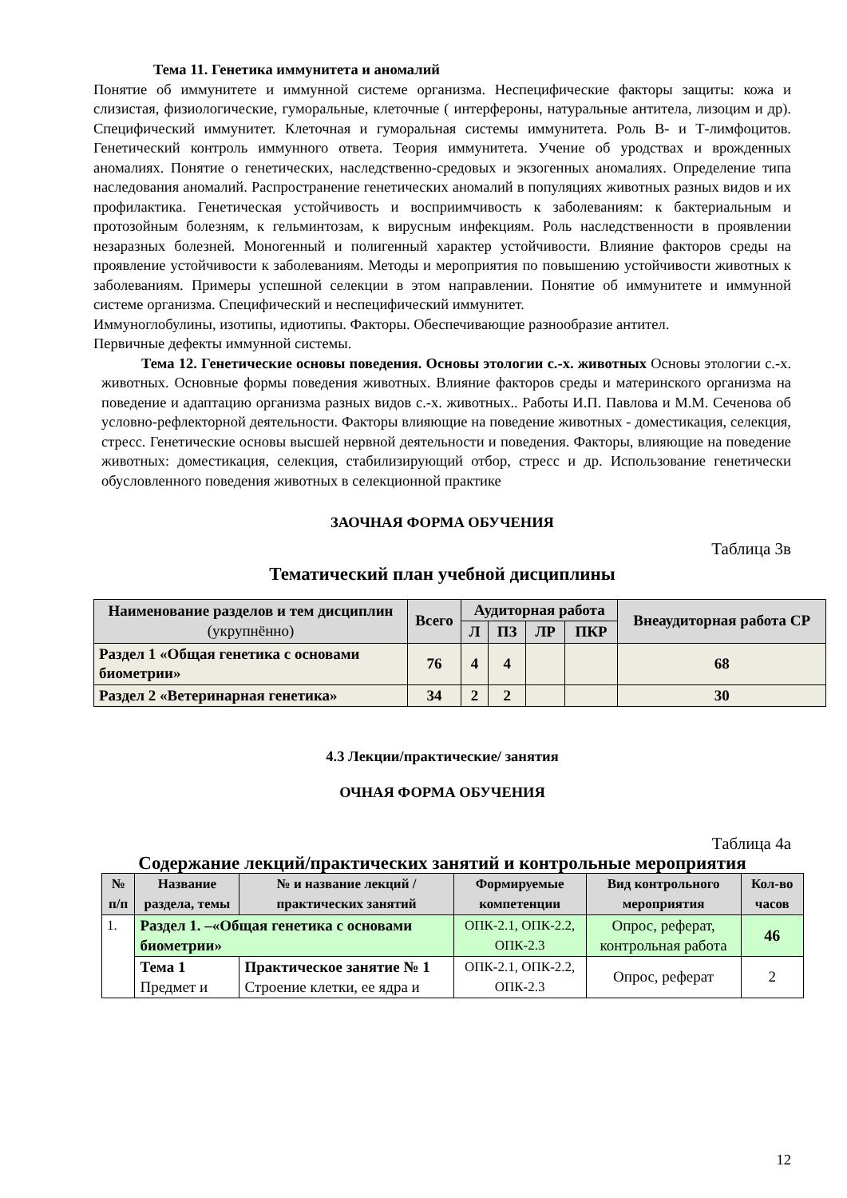Тема 11. Генетика иммунитета и аномалий
Понятие об иммунитете и иммунной системе организма. Неспецифические факторы защиты: кожа и слизистая, физиологические, гуморальные, клеточные ( интерфероны, натуральные антитела, лизоцим и др). Специфический иммунитет. Клеточная и гуморальная системы иммунитета. Роль В- и Т-лимфоцитов. Генетический контроль иммунного ответа. Теория иммунитета. Учение об уродствах и врожденных аномалиях. Понятие о генетических, наследственно-средовых и экзогенных аномалиях. Определение типа наследования аномалий. Распространение генетических аномалий в популяциях животных разных видов и их профилактика. Генетическая устойчивость и восприимчивость к заболеваниям: к бактериальным и протозойным болезням, к гельминтозам, к вирусным инфекциям. Роль наследственности в проявлении незаразных болезней. Моногенный и полигенный характер устойчивости. Влияние факторов среды на проявление устойчивости к заболеваниям. Методы и мероприятия по повышению устойчивости животных к заболеваниям. Примеры успешной селекции в этом направлении. Понятие об иммунитете и иммунной системе организма. Специфический и неспецифический иммунитет.
Иммуноглобулины, изотипы, идиотипы. Факторы. Обеспечивающие разнообразие антител.
Первичные дефекты иммунной системы.
Тема 12. Генетические основы поведения. Основы этологии с.-х. животных Основы этологии с.-х. животных. Основные формы поведения животных. Влияние факторов среды и материнского организма на поведение и адаптацию организма разных видов с.-х. животных.. Работы И.П. Павлова и М.М. Сеченова об условно-рефлекторной деятельности. Факторы влияющие на поведение животных - доместикация, селекция, стресс. Генетические основы высшей нервной деятельности и поведения. Факторы, влияющие на поведение животных: доместикация, селекция, стабилизирующий отбор, стресс и др. Использование генетически обусловленного поведения животных в селекционной практике
ЗАОЧНАЯ ФОРМА ОБУЧЕНИЯ
Таблица 3в
Тематический план учебной дисциплины
| Наименование разделов и тем дисциплин (укрупнённо) | Всего | Аудиторная работа | | | | Внеаудиторная работа СР |
| --- | --- | --- | --- | --- | --- | --- |
| | | Л | ПЗ | ЛР | ПКР | |
| Раздел 1 «Общая генетика с основами биометрии» | 76 | 4 | 4 | | | 68 |
| Раздел 2 «Ветеринарная генетика» | 34 | 2 | 2 | | | 30 |
4.3 Лекции/практические/ занятия
ОЧНАЯ ФОРМА ОБУЧЕНИЯ
Таблица 4а
Содержание лекций/практических занятий и контрольные мероприятия
| № п/п | Название раздела, темы | № и название лекций / практических занятий | Формируемые компетенции | Вид контрольного мероприятия | Кол-во часов |
| --- | --- | --- | --- | --- | --- |
| 1. | Раздел 1. –«Общая генетика с основами биометрии» | | ОПК-2.1, ОПК-2.2, ОПК-2.3 | Опрос, реферат, контрольная работа | 46 |
| | Тема 1 Предмет и | Практическое занятие № 1 Строение клетки, ее ядра и | ОПК-2.1, ОПК-2.2, ОПК-2.3 | Опрос, реферат | 2 |
12